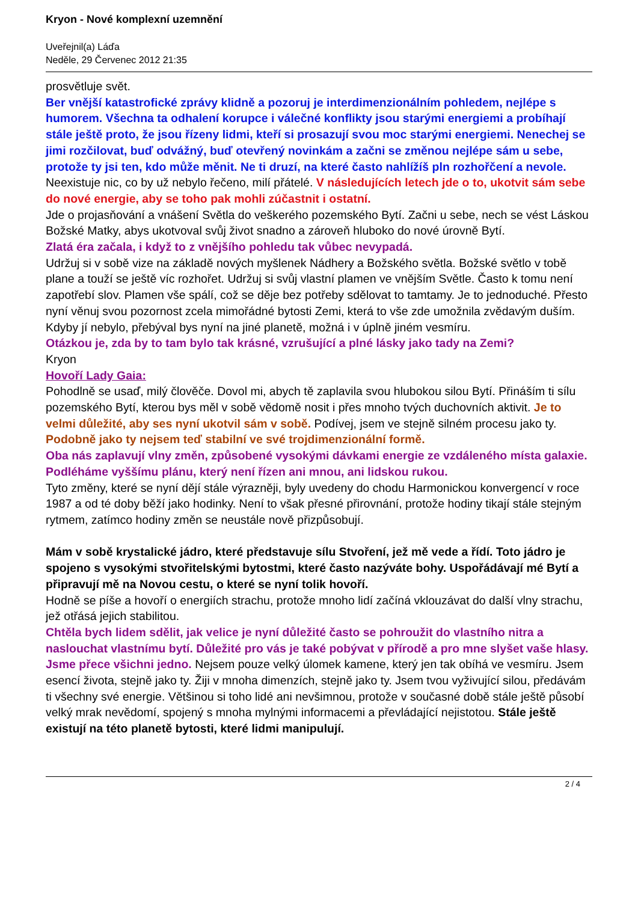Kryon - Nové komplexní uzemnění
Uveřejnil(a) Láďa
Neděle, 29 Červenec 2012 21:35
prosvětluje svět.
Ber vnější katastrofické zprávy klidně a pozoruj je interdimenzionálním pohledem, nejlépe s humorem. Všechna ta odhalení korupce i válečné konflikty jsou starými energiemi a probíhají stále ještě proto, že jsou řízeny lidmi, kteří si prosazují svou moc starými energiemi. Nenechej se jimi rozčilovat, buď odvážný, buď otevřený novinkám a začni se změnou nejlépe sám u sebe, protože ty jsi ten, kdo může měnit. Ne ti druzí, na které často nahlížíš pln rozhořčení a nevole.
Neexistuje nic, co by už nebylo řečeno, milí přátelé. V následujících letech jde o to, ukotvit sám sebe do nové energie, aby se toho pak mohli zúčastnit i ostatní.
Jde o projasňování a vnášení Světla do veškerého pozemského Bytí. Začni u sebe, nech se vést Láskou Božské Matky, abys ukotvoval svůj život snadno a zároveň hluboko do nové úrovně Bytí.
Zlatá éra začala, i když to z vnějšího pohledu tak vůbec nevypadá.
Udržuj si v sobě vize na základě nových myšlenek Nádhery a Božského světla. Božské světlo v tobě plane a touží se ještě víc rozhořet. Udržuj si svůj vlastní plamen ve vnějším Světle. Často k tomu není zapotřebí slov. Plamen vše spálí, což se děje bez potřeby sdělovat to tamtamy. Je to jednoduché. Přesto nyní věnuj svou pozornost zcela mimořádné bytosti Zemi, která to vše zde umožnila zvědavým duším. Kdyby jí nebylo, přebýval bys nyní na jiné planetě, možná i v úplně jiném vesmíru.
Otázkou je, zda by to tam bylo tak krásné, vzrušující a plné lásky jako tady na Zemi?
Kryon
Hovoří Lady Gaia:
Pohodlně se usaď, milý člověče. Dovol mi, abych tě zaplavila svou hlubokou silou Bytí. Přináším ti sílu pozemského Bytí, kterou bys měl v sobě vědomě nosit i přes mnoho tvých duchovních aktivit. Je to velmi důležité, aby ses nyní ukotvil sám v sobě. Podívej, jsem ve stejně silném procesu jako ty.
Podobně jako ty nejsem teď stabilní ve své trojdimenzionální formě.
Oba nás zaplavují vlny změn, způsobené vysokými dávkami energie ze vzdáleného místa galaxie. Podléháme vyššímu plánu, který není řízen ani mnou, ani lidskou rukou.
Tyto změny, které se nyní dějí stále výrazněji, byly uvedeny do chodu Harmonickou konvergencí v roce 1987 a od té doby běží jako hodinky. Není to však přesné přirovnání, protože hodiny tikají stále stejným rytmem, zatímco hodiny změn se neustále nově přizpůsobují.
Mám v sobě krystalické jádro, které představuje sílu Stvoření, jež mě vede a řídí. Toto jádro je spojeno s vysokými stvořitelskými bytostmi, které často nazýváte bohy. Uspořádávají mé Bytí a připravují mě na Novou cestu, o které se nyní tolik hovoří.
Hodně se píše a hovoří o energiích strachu, protože mnoho lidí začíná vklouzávat do další vlny strachu, jež otřásá jejich stabilitou.
Chtěla bych lidem sdělit, jak velice je nyní důležité často se pohroužit do vlastního nitra a naslouchat vlastnímu bytí. Důležité pro vás je také pobývat v přírodě a pro mne slyšet vaše hlasy. Jsme přece všichni jedno. Nejsem pouze velký úlomek kamene, který jen tak obíhá ve vesmíru. Jsem esencí života, stejně jako ty. Žiji v mnoha dimenzích, stejně jako ty. Jsem tvou vyživující silou, předávám ti všechny své energie. Většinou si toho lidé ani nevšimnou, protože v současné době stále ještě působí velký mrak nevědomí, spojený s mnoha mylnými informacemi a převládající nejistotou. Stále ještě existují na této planetě bytosti, které lidmi manipulují.
2 / 4